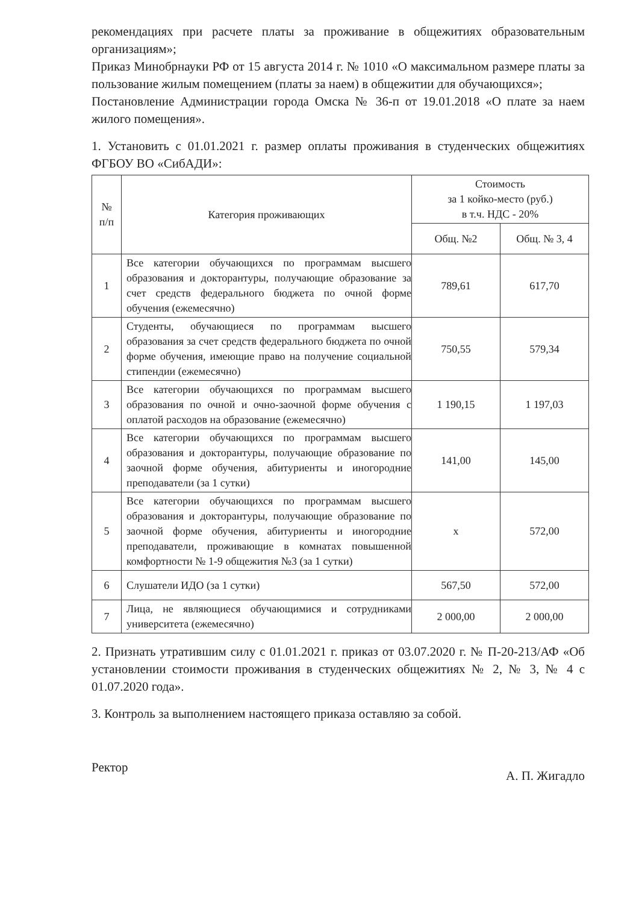рекомендациях при расчете платы за проживание в общежитиях образовательным организациям»;
Приказ Минобрнауки РФ от 15 августа 2014 г. № 1010 «О максимальном размере платы за пользование жилым помещением (платы за наем) в общежитии для обучающихся»;
Постановление Администрации города Омска № 36-п от 19.01.2018 «О плате за наем жилого помещения».
1. Установить с 01.01.2021 г. размер оплаты проживания в студенческих общежитиях ФГБОУ ВО «СибАДИ»:
| № п/п | Категория проживающих | Стоимость за 1 койко-место (руб.) в т.ч. НДС - 20% | |
| --- | --- | --- | --- |
| | | Общ. №2 | Общ. № 3, 4 |
| 1 | Все категории обучающихся по программам высшего образования и докторантуры, получающие образование за счет средств федерального бюджета по очной форме обучения (ежемесячно) | 789,61 | 617,70 |
| 2 | Студенты, обучающиеся по программам высшего образования за счет средств федерального бюджета по очной форме обучения, имеющие право на получение социальной стипендии (ежемесячно) | 750,55 | 579,34 |
| 3 | Все категории обучающихся по программам высшего образования по очной и очно-заочной форме обучения с оплатой расходов на образование (ежемесячно) | 1 190,15 | 1 197,03 |
| 4 | Все категории обучающихся по программам высшего образования и докторантуры, получающие образование по заочной форме обучения, абитуриенты и иногородние преподаватели (за 1 сутки) | 141,00 | 145,00 |
| 5 | Все категории обучающихся по программам высшего образования и докторантуры, получающие образование по заочной форме обучения, абитуриенты и иногородние преподаватели, проживающие в комнатах повышенной комфортности № 1-9 общежития №3 (за 1 сутки) | x | 572,00 |
| 6 | Слушатели ИДО (за 1 сутки) | 567,50 | 572,00 |
| 7 | Лица, не являющиеся обучающимися и сотрудниками университета (ежемесячно) | 2 000,00 | 2 000,00 |
2. Признать утратившим силу с 01.01.2021 г. приказ от 03.07.2020 г. № П-20-213/АФ «Об установлении стоимости проживания в студенческих общежитиях № 2, № 3, № 4 с 01.07.2020 года».
3. Контроль за выполнением настоящего приказа оставляю за собой.
Ректор А. П. Жигадло